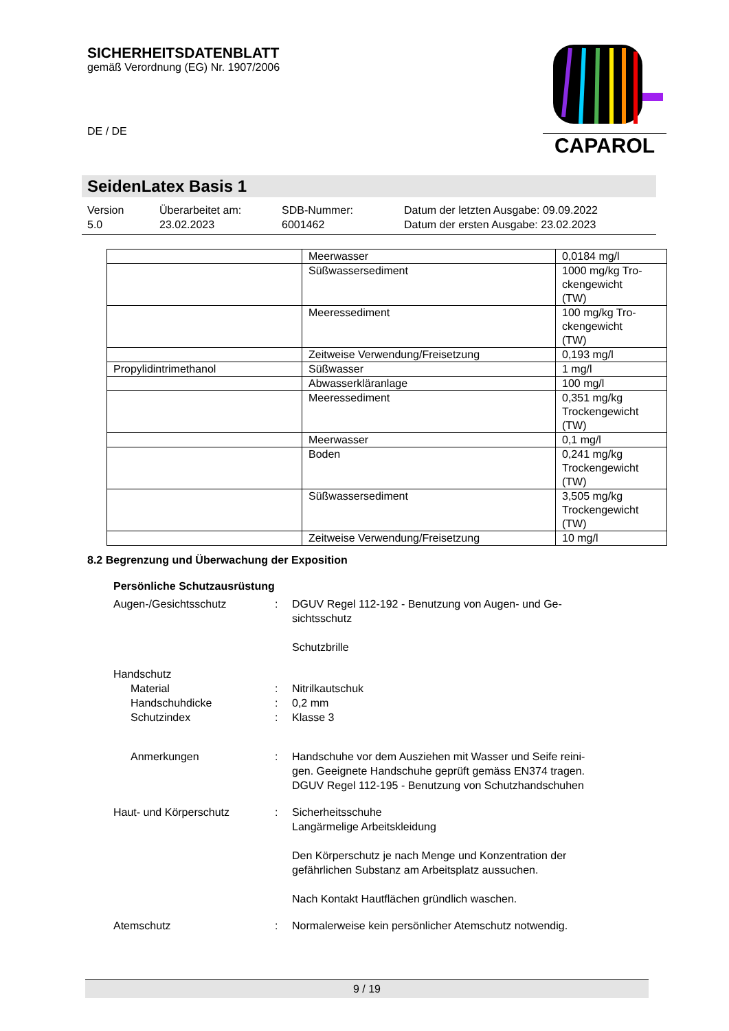CAPAROL
SICHERHEITSDATENBLATT
gemäß Verordnung (EG) Nr. 1907/2006
DE / DE
SeidenLatex Basis 1
Version
5.0
Überarbeitet am:
23.02.2023
SDB-Nummer:
6001462
Datum der letzten Ausgabe: 09.09.2022
Datum der ersten Ausgabe: 23.02.2023
| | Meerwasser | 0,0184 mg/l |
| | Süßwassersediment | 1000 mg/kg Tro- ckengewicht (TW) |
| | Meeressediment | 100 mg/kg Tro- ckengewicht (TW) |
| | Zeitweise Verwendung/Freisetzung | 0,193 mg/l |
| Propylidintrimethanol | Süßwasser | 1 mg/l |
| | Abwasserkläranlage | 100 mg/l |
| | Meeressediment | 0,351 mg/kg Trockengewicht (TW) |
| | Meerwasser | 0,1 mg/l |
| | Boden | 0,241 mg/kg Trockengewicht (TW) |
| | Süßwassersediment | 3,505 mg/kg Trockengewicht (TW) |
| | Zeitweise Verwendung/Freisetzung | 10 mg/l |
8.2 Begrenzung und Überwachung der Exposition
Persönliche Schutzausrüstung
Augen-/Gesichtsschutz : DGUV Regel 112-192 - Benutzung von Augen- und Ge-
sichtsschutz
Schutzbrille
Handschutz
Material : Nitrilkautschuk
Handschuhdicke : 0,2 mm
Schutzindex : Klasse 3
Anmerkungen : Handschuhe vor dem Ausziehen mit Wasser und Seife reini-
gen. Geeignete Handschuhe geprüft gemäss EN374 tragen.
DGUV Regel 112-195 - Benutzung von Schutzhandschuhen
Haut- und Körperschutz : Sicherheitsschuhe
Langärmelige Arbeitskleidung
Den Körperschutz je nach Menge und Konzentration der
gefährlichen Substanz am Arbeitsplatz aussuchen.
Nach Kontakt Hautflächen gründlich waschen.
Atemschutz : Normalerweise kein persönlicher Atemschutz notwendig.
9 / 19